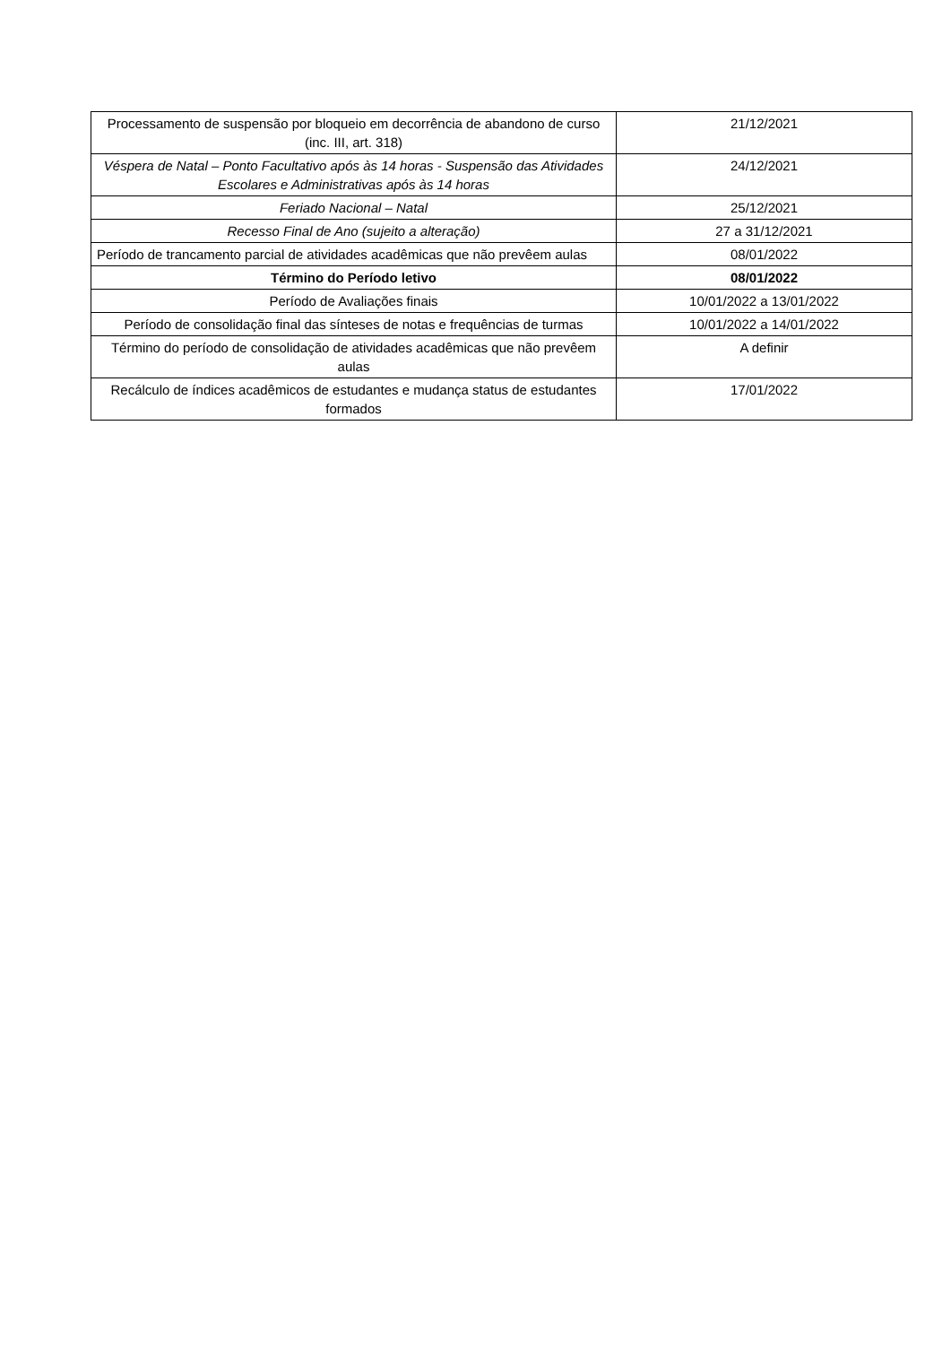| Processamento de suspensão por bloqueio em decorrência de abandono de curso (inc. III, art. 318) | 21/12/2021 |
| Véspera de Natal – Ponto Facultativo após às 14 horas - Suspensão das Atividades Escolares e Administrativas após às 14 horas | 24/12/2021 |
| Feriado Nacional – Natal | 25/12/2021 |
| Recesso Final de Ano (sujeito a alteração) | 27 a 31/12/2021 |
| Período de trancamento parcial de atividades acadêmicas que não prevêem aulas | 08/01/2022 |
| Término do Período letivo | 08/01/2022 |
| Período de Avaliações finais | 10/01/2022 a 13/01/2022 |
| Período de consolidação final das sínteses de notas e frequências de turmas | 10/01/2022 a 14/01/2022 |
| Término do período de consolidação de atividades acadêmicas que não prevêem aulas | A definir |
| Recálculo de índices acadêmicos de estudantes e mudança status de estudantes formados | 17/01/2022 |